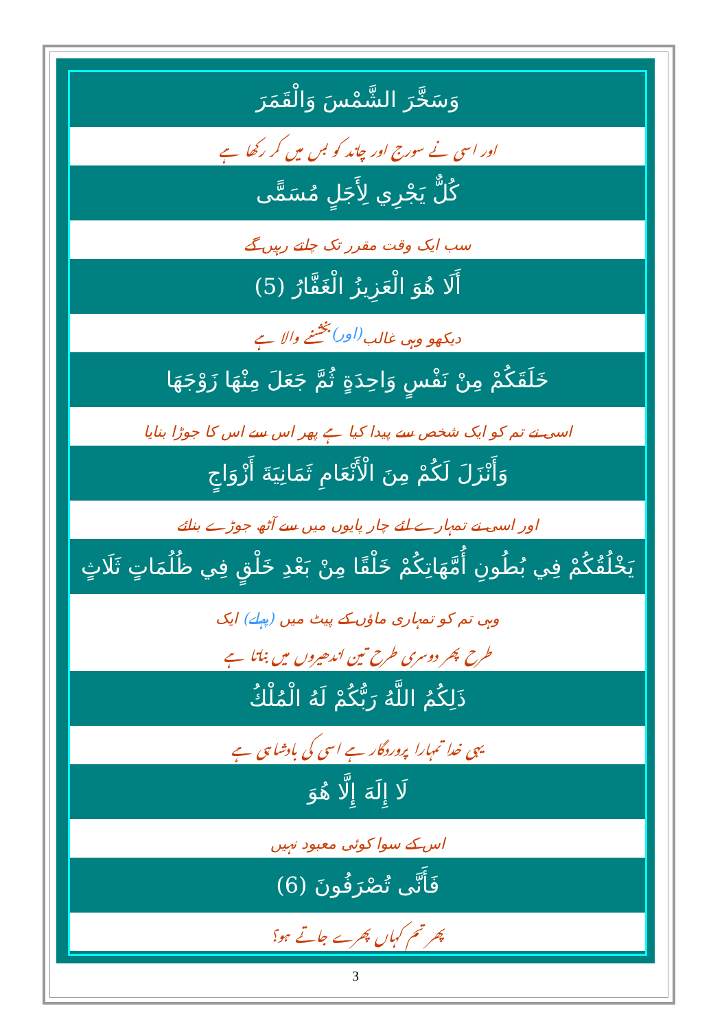وَسَخَّرَ الشَّمْسَ وَالْقَمَرَ
اور اسی نے سورج اور چاند کو بس میں کر رکھا ہے
كُلٌّ يَجْرِي لِأَجَلٍ مُسَمًّى
سب ایک وقت مقرر تک چلتے رہیں گے
أَلَا هُوَ الْعَزِيزُ الْغَفَّارُ (5)
دیکھو وہی غالب (اور) بخشنے والا ہے
خَلَقَكُمْ مِنْ نَفْسٍ وَاحِدَةٍ ثُمَّ جَعَلَ مِنْهَا زَوْجَهَا
اسی نے تم کو ایک شخص سے پیدا کیا ہے پھر اس سے اس کا جوڑا بنایا
وَأَنْزَلَ لَكُمْ مِنَ الْأَنْعَامِ ثَمَانِيَةَ أَزْوَاجٍ
اور اسی نے تمہارے لئے چار پایوں میں سے آٹھ جوڑے بنائے
يَخْلُقُكُمْ فِي بُطُونِ أُمَّهَاتِكُمْ خَلْقًا مِنْ بَعْدِ خَلْقٍ فِي ظُلُمَاتٍ ثَلَاثٍ
وہی تم کو تمہاری ماؤں کے پیٹ میں (پہلے) ایک
طرح پھر دوسری طرح تین اندھیروں میں بناتا ہے
ذَلِكُمُ اللَّهُ رَبُّكُمْ لَهُ الْمُلْكُ
یہی خدا تمہارا پروردگار ہے اسی کی بادشاہی ہے
لَا إِلَهَ إِلَّا هُوَ
اس کے سوا کوئی معبود نہیں
فَأَنَّى تُصْرَفُونَ (6)
پھر تم کہاں پھرے جاتے ہو؟
3